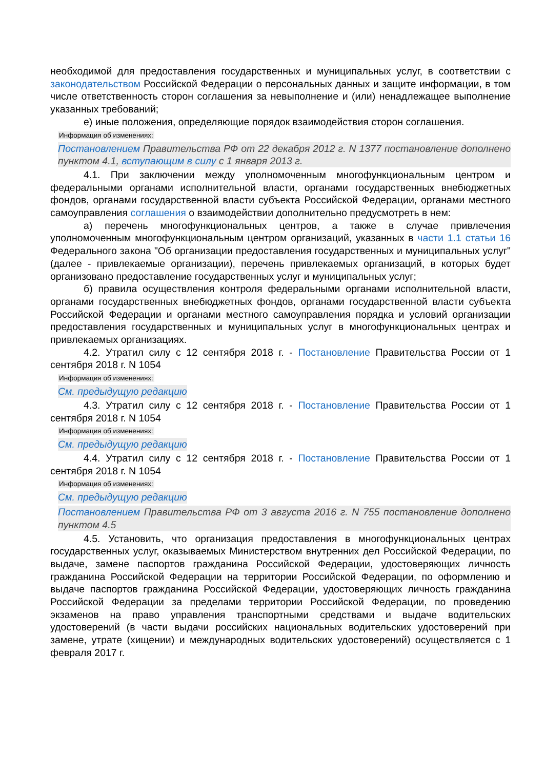необходимой для предоставления государственных и муниципальных услуг, в соответствии с законодательством Российской Федерации о персональных данных и защите информации, в том числе ответственность сторон соглашения за невыполнение и (или) ненадлежащее выполнение указанных требований;
е) иные положения, определяющие порядок взаимодействия сторон соглашения.
Информация об изменениях:
Постановлением Правительства РФ от 22 декабря 2012 г. N 1377 постановление дополнено пунктом 4.1, вступающим в силу с 1 января 2013 г.
4.1. При заключении между уполномоченным многофункциональным центром и федеральными органами исполнительной власти, органами государственных внебюджетных фондов, органами государственной власти субъекта Российской Федерации, органами местного самоуправления соглашения о взаимодействии дополнительно предусмотреть в нем:
а) перечень многофункциональных центров, а также в случае привлечения уполномоченным многофункциональным центром организаций, указанных в части 1.1 статьи 16 Федерального закона "Об организации предоставления государственных и муниципальных услуг" (далее - привлекаемые организации), перечень привлекаемых организаций, в которых будет организовано предоставление государственных услуг и муниципальных услуг;
б) правила осуществления контроля федеральными органами исполнительной власти, органами государственных внебюджетных фондов, органами государственной власти субъекта Российской Федерации и органами местного самоуправления порядка и условий организации предоставления государственных и муниципальных услуг в многофункциональных центрах и привлекаемых организациях.
4.2. Утратил силу с 12 сентября 2018 г. - Постановление Правительства России от 1 сентября 2018 г. N 1054
Информация об изменениях:
См. предыдущую редакцию
4.3. Утратил силу с 12 сентября 2018 г. - Постановление Правительства России от 1 сентября 2018 г. N 1054
Информация об изменениях:
См. предыдущую редакцию
4.4. Утратил силу с 12 сентября 2018 г. - Постановление Правительства России от 1 сентября 2018 г. N 1054
Информация об изменениях:
См. предыдущую редакцию
Постановлением Правительства РФ от 3 августа 2016 г. N 755 постановление дополнено пунктом 4.5
4.5. Установить, что организация предоставления в многофункциональных центрах государственных услуг, оказываемых Министерством внутренних дел Российской Федерации, по выдаче, замене паспортов гражданина Российской Федерации, удостоверяющих личность гражданина Российской Федерации на территории Российской Федерации, по оформлению и выдаче паспортов гражданина Российской Федерации, удостоверяющих личность гражданина Российской Федерации за пределами территории Российской Федерации, по проведению экзаменов на право управления транспортными средствами и выдаче водительских удостоверений (в части выдачи российских национальных водительских удостоверений при замене, утрате (хищении) и международных водительских удостоверений) осуществляется с 1 февраля 2017 г.